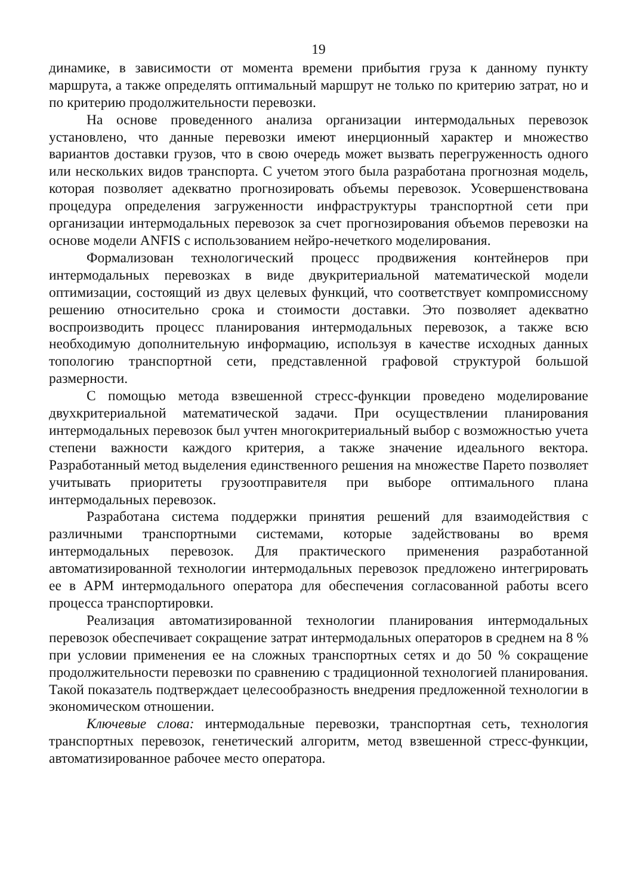19
динамике, в зависимости от момента времени прибытия груза к данному пункту маршрута, а также определять оптимальный маршрут не только по критерию затрат, но и по критерию продолжительности перевозки.
На основе проведенного анализа организации интермодальных перевозок установлено, что данные перевозки имеют инерционный характер и множество вариантов доставки грузов, что в свою очередь может вызвать перегруженность одного или нескольких видов транспорта. С учетом этого была разработана прогнозная модель, которая позволяет адекватно прогнозировать объемы перевозок. Усовершенствована процедура определения загруженности инфраструктуры транспортной сети при организации интермодальных перевозок за счет прогнозирования объемов перевозки на основе модели ANFIS с использованием нейро-нечеткого моделирования.
Формализован технологический процесс продвижения контейнеров при интермодальных перевозках в виде двукритериальной математической модели оптимизации, состоящий из двух целевых функций, что соответствует компромиссному решению относительно срока и стоимости доставки. Это позволяет адекватно воспроизводить процесс планирования интермодальных перевозок, а также всю необходимую дополнительную информацию, используя в качестве исходных данных топологию транспортной сети, представленной графовой структурой большой размерности.
С помощью метода взвешенной стресс-функции проведено моделирование двухкритериальной математической задачи. При осуществлении планирования интермодальных перевозок был учтен многокритериальный выбор с возможностью учета степени важности каждого критерия, а также значение идеального вектора. Разработанный метод выделения единственного решения на множестве Парето позволяет учитывать приоритеты грузоотправителя при выборе оптимального плана интермодальных перевозок.
Разработана система поддержки принятия решений для взаимодействия с различными транспортными системами, которые задействованы во время интермодальных перевозок. Для практического применения разработанной автоматизированной технологии интермодальных перевозок предложено интегрировать ее в АРМ интермодального оператора для обеспечения согласованной работы всего процесса транспортировки.
Реализация автоматизированной технологии планирования интермодальных перевозок обеспечивает сокращение затрат интермодальных операторов в среднем на 8 % при условии применения ее на сложных транспортных сетях и до 50 % сокращение продолжительности перевозки по сравнению с традиционной технологией планирования. Такой показатель подтверждает целесообразность внедрения предложенной технологии в экономическом отношении.
Ключевые слова: интермодальные перевозки, транспортная сеть, технология транспортных перевозок, генетический алгоритм, метод взвешенной стресс-функции, автоматизированное рабочее место оператора.